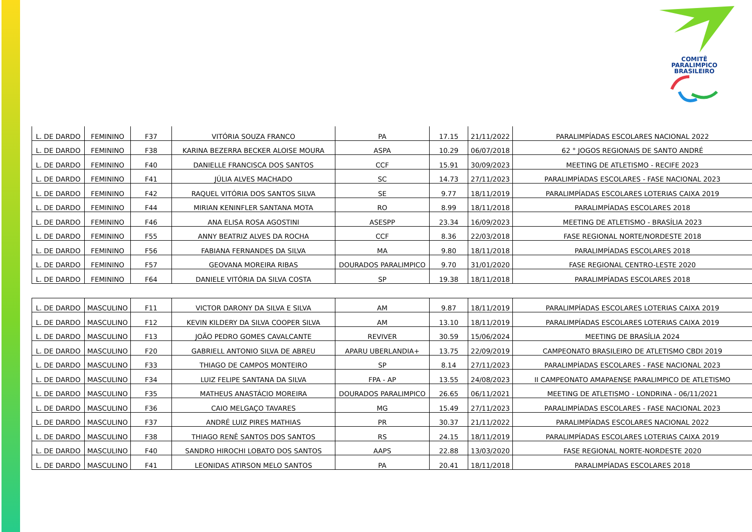COMITÊ
PARALIMPICO
BRASILEIRO
| L. DE DARDO | FEMININO | F37 | VITÓRIA SOUZA FRANCO | PA | 17.15 | 21/11/2022 | PARALIMPÍADAS ESCOLARES NACIONAL 2022 |
| L. DE DARDO | FEMININO | F38 | KARINA BEZERRA BECKER ALOISE MOURA | ASPA | 10.29 | 06/07/2018 | 62 ° JOGOS REGIONAIS DE SANTO ANDRÉ |
| L. DE DARDO | FEMININO | F40 | DANIELLE FRANCISCA DOS SANTOS | CCF | 15.91 | 30/09/2023 | MEETING DE ATLETISMO - RECIFE 2023 |
| L. DE DARDO | FEMININO | F41 | JÚLIA ALVES MACHADO | SC | 14.73 | 27/11/2023 | PARALIMPÍADAS ESCOLARES - FASE NACIONAL 2023 |
| L. DE DARDO | FEMININO | F42 | RAQUEL VITÓRIA DOS SANTOS SILVA | SE | 9.77 | 18/11/2019 | PARALIMPÍADAS ESCOLARES LOTERIAS CAIXA 2019 |
| L. DE DARDO | FEMININO | F44 | MIRIAN KENINFLER SANTANA MOTA | RO | 8.99 | 18/11/2018 | PARALIMPÍADAS ESCOLARES 2018 |
| L. DE DARDO | FEMININO | F46 | ANA ELISA ROSA AGOSTINI | ASESPP | 23.34 | 16/09/2023 | MEETING DE ATLETISMO - BRASÍLIA 2023 |
| L. DE DARDO | FEMININO | F55 | ANNY BEATRIZ ALVES DA ROCHA | CCF | 8.36 | 22/03/2018 | FASE REGIONAL NORTE/NORDESTE 2018 |
| L. DE DARDO | FEMININO | F56 | FABIANA FERNANDES DA SILVA | MA | 9.80 | 18/11/2018 | PARALIMPÍADAS ESCOLARES 2018 |
| L. DE DARDO | FEMININO | F57 | GEOVANA MOREIRA RIBAS | DOURADOS PARALIMPICO | 9.70 | 31/01/2020 | FASE REGIONAL CENTRO-LESTE 2020 |
| L. DE DARDO | FEMININO | F64 | DANIELE VITÓRIA DA SILVA COSTA | SP | 19.38 | 18/11/2018 | PARALIMPÍADAS ESCOLARES 2018 |
| L. DE DARDO | MASCULINO | F11 | VICTOR DARONY DA SILVA E SILVA | AM | 9.87 | 18/11/2019 | PARALIMPÍADAS ESCOLARES LOTERIAS CAIXA 2019 |
| L. DE DARDO | MASCULINO | F12 | KEVIN KILDERY DA SILVA COOPER SILVA | AM | 13.10 | 18/11/2019 | PARALIMPÍADAS ESCOLARES LOTERIAS CAIXA 2019 |
| L. DE DARDO | MASCULINO | F13 | JOÃO PEDRO GOMES CAVALCANTE | REVIVER | 30.59 | 15/06/2024 | MEETING DE BRASÍLIA 2024 |
| L. DE DARDO | MASCULINO | F20 | GABRIELL ANTONIO SILVA DE ABREU | APARU UBERLANDIA+ | 13.75 | 22/09/2019 | CAMPEONATO BRASILEIRO DE ATLETISMO CBDI 2019 |
| L. DE DARDO | MASCULINO | F33 | THIAGO DE CAMPOS MONTEIRO | SP | 8.14 | 27/11/2023 | PARALIMPÍADAS ESCOLARES - FASE NACIONAL 2023 |
| L. DE DARDO | MASCULINO | F34 | LUIZ FELIPE SANTANA DA SILVA | FPA - AP | 13.55 | 24/08/2023 | II CAMPEONATO AMAPAENSE PARALIMPICO DE ATLETISMO |
| L. DE DARDO | MASCULINO | F35 | MATHEUS ANASTÁCIO MOREIRA | DOURADOS PARALIMPICO | 26.65 | 06/11/2021 | MEETING DE ATLETISMO - LONDRINA - 06/11/2021 |
| L. DE DARDO | MASCULINO | F36 | CAIO MELGAÇO TAVARES | MG | 15.49 | 27/11/2023 | PARALIMPÍADAS ESCOLARES - FASE NACIONAL 2023 |
| L. DE DARDO | MASCULINO | F37 | ANDRÉ LUIZ PIRES MATHIAS | PR | 30.37 | 21/11/2022 | PARALIMPÍADAS ESCOLARES NACIONAL 2022 |
| L. DE DARDO | MASCULINO | F38 | THIAGO RENÊ SANTOS DOS SANTOS | RS | 24.15 | 18/11/2019 | PARALIMPÍADAS ESCOLARES LOTERIAS CAIXA 2019 |
| L. DE DARDO | MASCULINO | F40 | SANDRO HIROCHI LOBATO DOS SANTOS | AAPS | 22.88 | 13/03/2020 | FASE REGIONAL NORTE-NORDESTE 2020 |
| L. DE DARDO | MASCULINO | F41 | LEONIDAS ATIRSON MELO SANTOS | PA | 20.41 | 18/11/2018 | PARALIMPÍADAS ESCOLARES 2018 |